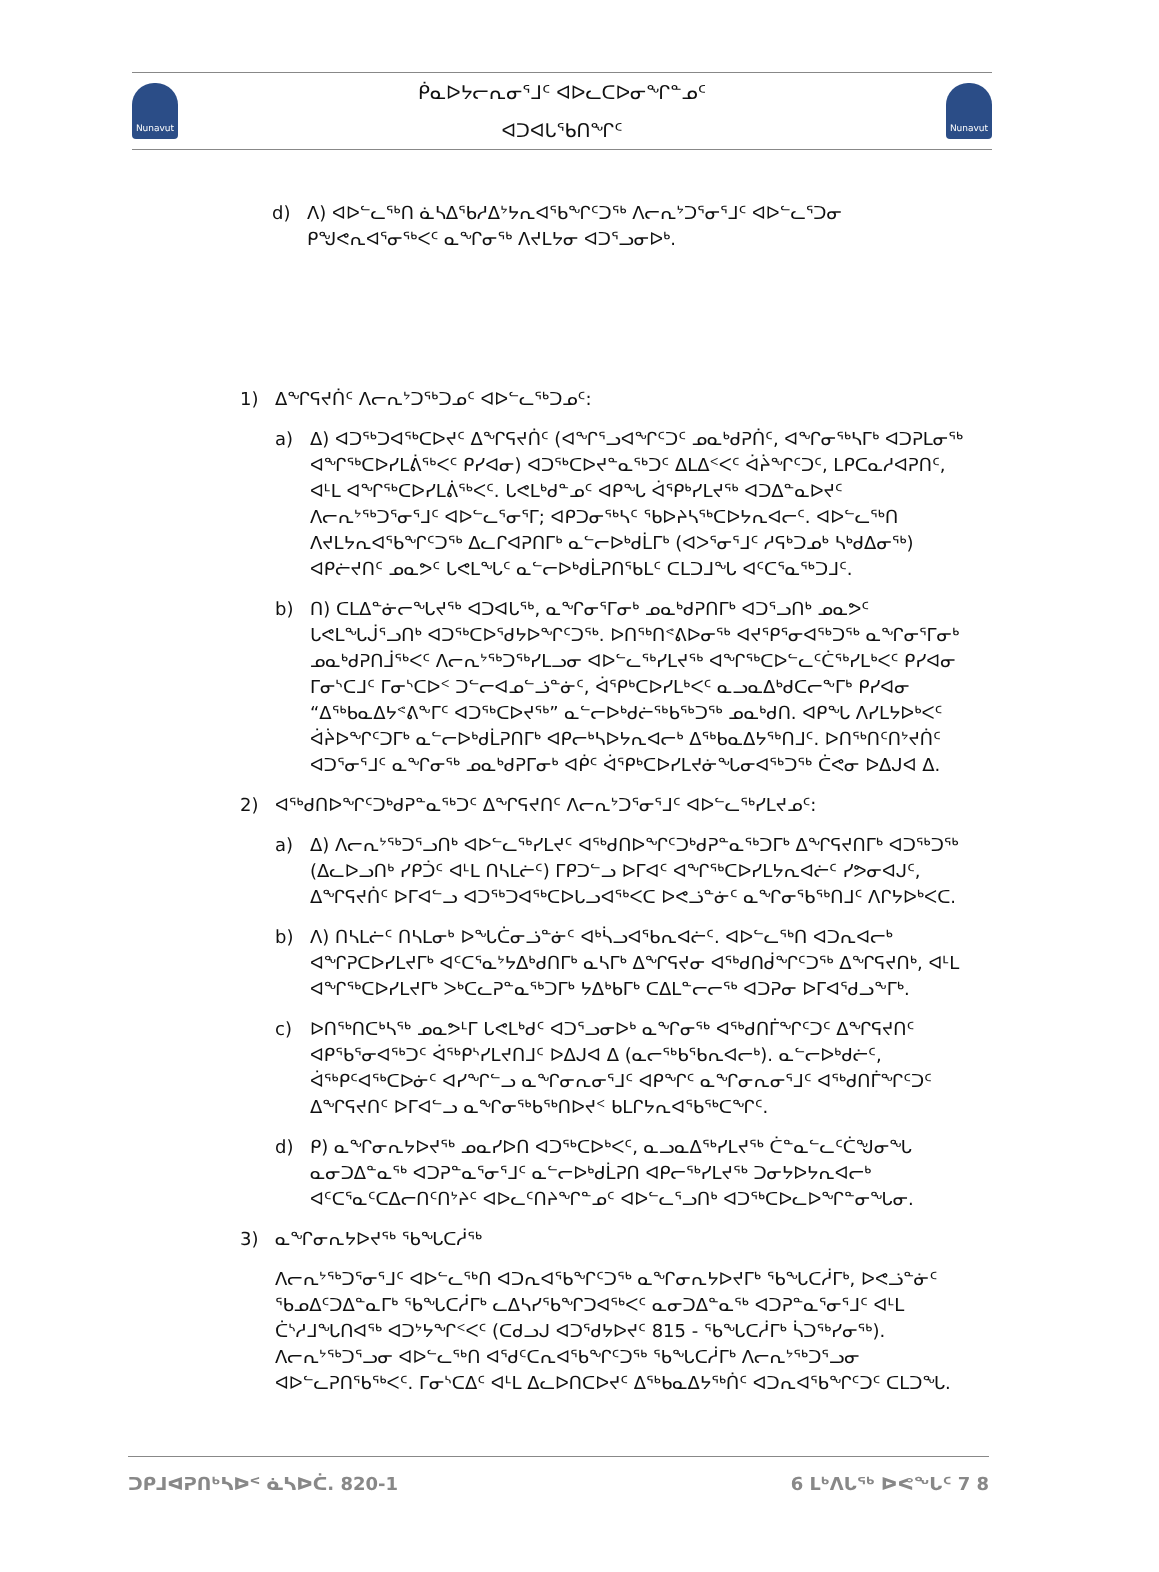Nunavut
ᑮᓇᐅᔭᓕᕆᓂᕐᒧᑦ ᐊᐅᓚᑕᐅᓂᖏᓐᓄᑦ
ᐊᑐᐊᒐᖃᑎᖏᑦ
Nunavut
d) ᐱ) ᐊᐅᓪᓚᖅᑎ ᓈᓴᐃᖃᓱᐃᔾᔭᕆᐊᖃᖏᑦᑐᖅ ᐱᓕᕆᔾᑐᕐᓂᕐᒧᑦ ᐊᐅᓪᓚᕐᑐᓂ ᑭᖑᕙᕆᐊᕐᓂᖅᐸᑦ ᓇᖏᓂᖅ ᐱᔪᒪᔭᓂ ᐊᑐᕐᓗᓂᐅᒃ.
1) ᐃᖏᕋᔪᑏᑦ ᐱᓕᕆᔾᑐᖅᑐᓄᑦ ᐊᐅᓪᓚᖅᑐᓄᑦ:
a) ᐃ) ᐊᑐᖅᑐᐊᖅᑕᐅᔪᑦ ᐃᖏᕋᔪᑏᑦ (ᐊᖏᕐᓗᐊᖏᑦᑐᑦ ᓄᓇᒃᑯᕈᑏᑦ, ᐊᖏᓂᖅᓴᒥᒃ ᐊᑐᕈᒪᓂᖅ ᐊᖏᖅᑕᐅᓯᒪᕖᖅᐸᑦ ᑭᓯᐊᓂ) ᐊᑐᖅᑕᐅᔪᓐᓇᖅᑐᑦ ᐃᒪᐃᑉᐸᑦ ᐋᔩᖏᑦᑐᑦ, ᒪᑭᑕᓇᓱᐊᕈᑎᑦ, ᐊᒻᒪ ᐊᖏᖅᑕᐅᓯᒪᕖᖅᐸᑦ. ᒐᕙᒪᒃᑯᓐᓄᑦ ᐊᑭᖓ ᐋᕿᒃᓯᒪᔪᖅ ᐊᑐᐃᓐᓇᐅᔪᑦ ᐱᓕᕆᔾᖅᑐᕐᓂᕐᒧᑦ ᐊᐅᓪᓚᕐᓂᕐᒥ; ᐊᑭᑐᓂᖅᓴᑦ ᖃᐅᔨᓴᖅᑕᐅᔭᕆᐊᓕᑦ. ᐊᐅᓪᓚᖅᑎ ᐱᔪᒪᔭᕆᐊᖃᖏᑦᑐᖅ ᐃᓚᒋᐊᕈᑎᒥᒃ ᓇᓪᓕᐅᒃᑯᒫᒥᒃ (ᐊᐳᕐᓂᕐᒧᑦ ᓱᕋᒃᑐᓄᒃ ᓴᒃᑯᐃᓂᖅ) ᐊᑭᓖᔪᑎᑦ ᓄᓇᕗᑦ ᒐᕙᒪᖓᑦ ᓇᓪᓕᐅᒃᑯᒫᕈᑎᖃᒪᑦ ᑕᒪᑐᒧᖓ ᐊᑦᑕᕐᓇᖅᑐᒧᑦ.
b) ᑎ) ᑕᒪᐃᓐᓃᓕᖓᔪᖅ ᐊᑐᐊᒐᖅ, ᓇᖏᓂᕐᒥᓂᒃ ᓄᓇᒃᑯᕈᑎᒥᒃ ᐊᑐᕐᓗᑎᒃ ᓄᓇᕗᑦ ᒐᕙᒪᖓᒎᕐᓗᑎᒃ ᐊᑐᖅᑕᐅᕐᑯᔭᐅᖏᑦᑐᖅ. ᐅᑎᖅᑎᕝᕕᐅᓂᖅ ᐊᔪᕿᕐᓂᐊᖅᑐᖅ ᓇᖏᓂᕐᒥᓂᒃ ᓄᓇᒃᑯᕈᑎᒨᖅᐸᑦ ᐱᓕᕆᔾᖅᑐᖅᓯᒪᓗᓂ ᐊᐅᓪᓚᖅᓯᒪᔪᖅ ᐊᖏᖅᑕᐅᓪᓚᑦᑖᖅᓯᒪᒃᐸᑦ ᑭᓯᐊᓂ ᒥᓂᔅᑕᒧᑦ ᒥᓂᔅᑕᐅᑉ ᑐᓪᓕᐊᓄᓪᓘᓐᓃᑦ, ᐋᕿᒃᑕᐅᓯᒪᒃᐸᑦ ᓇᓗᓇᐃᒃᑯᑕᓕᖕᒥᒃ ᑭᓯᐊᓂ “ᐃᖅᑲᓇᐃᔭᕝᕕᖕᒥᑦ ᐊᑐᖅᑕᐅᔪᖅ” ᓇᓪᓕᐅᒃᑯᓖᖅᑲᖅᑐᖅ ᓄᓇᒃᑯᑎ. ᐊᑭᖓ ᐱᓯᒪᔭᐅᒃᐸᑦ ᐋᔩᐅᖏᑦᑐᒥᒃ ᓇᓪᓕᐅᒃᑯᒫᕈᑎᒥᒃ ᐊᑭᓕᒃᓴᐅᔭᕆᐊᓕᒃ ᐃᖅᑲᓇᐃᔭᖅᑎᒧᑦ. ᐅᑎᖅᑎᑦᑎᔾᔪᑏᑦ ᐊᑐᕐᓂᕐᒧᑦ ᓇᖏᓂᖅ ᓄᓇᒃᑯᕈᒥᓂᒃ ᐊᑮᑦ ᐋᕿᒃᑕᐅᓯᒪᔪᓃᖓᓂᐊᖅᑐᖅ ᑖᕙᓂ ᐅᐃᒍᐊ ᐃ.
2) ᐊᖅᑯᑎᐅᖏᑦᑐᒃᑯᕈᓐᓇᖅᑐᑦ ᐃᖏᕋᔪᑎᑦ ᐱᓕᕆᔾᑐᕐᓂᕐᒧᑦ ᐊᐅᓪᓚᖅᓯᒪᔪᓄᑦ:
a) ᐃ) ᐱᓕᕆᔾᖅᑐᕐᓗᑎᒃ ᐊᐅᓪᓚᖅᓯᒪᔪᑦ ᐊᖅᑯᑎᐅᖏᑦᑐᒃᑯᕈᓐᓇᖅᑐᒥᒃ ᐃᖏᕋᔪᑎᒥᒃ ᐊᑐᖅᑐᖅ (ᐃᓚᐅᓗᑎᒃ ᓯᑭᑑᑦ ᐊᒻᒪ ᑎᓴᒪᓖᑦ) ᒥᑭᑐᓪᓗ ᐅᒥᐊᑦ ᐊᖏᖅᑕᐅᓯᒪᔭᕆᐊᓖᑦ ᓯᕗᓂᐊᒍᑦ, ᐃᖏᕋᔪᑏᑦ ᐅᒥᐊᓪᓗ ᐊᑐᖅᑐᐊᖅᑕᐅᒐᓗᐊᖅᐸᑕ ᐅᕙᓘᓐᓃᑦ ᓇᖏᓂᖃᖅᑎᒧᑦ ᐱᒋᔭᐅᒃᐸᑕ.
b) ᐱ) ᑎᓴᒪᓖᑦ ᑎᓴᒪᓂᒃ ᐅᖓᑖᓂᓘᓐᓃᑦ ᐊᒃᓵᓗᐊᖃᕆᐊᓖᑦ. ᐊᐅᓪᓚᖅᑎ ᐊᑐᕆᐊᓕᒃ ᐊᖏᕈᑕᐅᓯᒪᔪᒥᒃ ᐊᑦᑕᕐᓇᔾᔭᐃᒃᑯᑎᒥᒃ ᓇᓴᒥᒃ ᐃᖏᕋᔪᓂ ᐊᖅᑯᑎᑰᖏᑦᑐᖅ ᐃᖏᕋᔪᑎᒃ, ᐊᒻᒪ ᐊᖏᖅᑕᐅᓯᒪᔪᒥᒃ ᐳᒃᑕᓚᕈᓐᓇᖅᑐᒥᒃ ᔭᐃᒃᑲᒥᒃ ᑕᐃᒪᓐᓕᓕᖅ ᐊᑐᕈᓂ ᐅᒥᐊᖁᓗᖕᒥᒃ.
c) ᐅᑎᖅᑎᑕᒃᓴᖅ ᓄᓇᕗᒻᒥ ᒐᕙᒪᒃᑯᑦ ᐊᑐᕐᓗᓂᐅᒃ ᓇᖏᓂᖅ ᐊᖅᑯᑎᒦᖏᑦᑐᑦ ᐃᖏᕋᔪᑎᑦ ᐊᑭᖃᕐᓂᐊᖅᑐᑦ ᐋᖅᑭᔅᓯᒪᔪᑎᒧᑦ ᐅᐃᒍᐊ ᐃ (ᓇᓕᖅᑲᖃᕆᐊᓕᒃ). ᓇᓪᓕᐅᒃᑯᓖᑦ, ᐋᖅᑭᑦᐊᖅᑕᐅᓃᑦ ᐊᓯᖏᓪᓗ ᓇᖏᓂᕆᓂᕐᒧᑦ ᐊᑭᖏᑦ ᓇᖏᓂᕆᓂᕐᒧᑦ ᐊᖅᑯᑎᒦᖏᑦᑐᑦ ᐃᖏᕋᔪᑎᑦ ᐅᒥᐊᓪᓗ ᓇᖏᓂᖅᑲᖅᑎᐅᔪᑉ ᑲᒪᒋᔭᕆᐊᖃᖅᑕᖏᑦ.
d) ᑭ) ᓇᖏᓂᕆᔭᐅᔪᖅ ᓄᓇᓯᐅᑎ ᐊᑐᖅᑕᐅᒃᐸᑦ, ᓇᓗᓇᐃᖅᓯᒪᔪᖅ ᑖᓐᓇᓪᓚᑦᑖᖑᓂᖓ ᓇᓂᑐᐃᓐᓇᖅ ᐊᑐᕈᓐᓇᕐᓂᕐᒧᑦ ᓇᓪᓕᐅᒃᑯᒫᕈᑎ ᐊᑭᓕᖅᓯᒪᔪᖅ ᑐᓂᔭᐅᔭᕆᐊᓕᒃ ᐊᑦᑕᕐᓇᑦᑕᐃᓕᑎᑦᑎᔾᔨᑦ ᐊᐅᓚᑦᑎᔨᖏᓐᓄᑦ ᐊᐅᓪᓚᕐᓗᑎᒃ ᐊᑐᖅᑕᐅᓚᐅᖏᓐᓂᖓᓂ.
3) ᓇᖏᓂᕆᔭᐅᔪᖅ ᖃᖓᑕᓲᖅ
ᐱᓕᕆᔾᖅᑐᕐᓂᕐᒧᑦ ᐊᐅᓪᓚᖅᑎ ᐊᑐᕆᐊᖃᖏᑦᑐᖅ ᓇᖏᓂᕆᔭᐅᔪᒥᒃ ᖃᖓᑕᓲᒥᒃ, ᐅᕙᓘᓐᓃᑦ ᖃᓄᐃᑦᑐᐃᓐᓇᒥᒃ ᖃᖓᑕᓲᒥᒃ ᓚᐃᓴᓯᖃᖏᑐᐊᖅᐸᑦ ᓇᓂᑐᐃᓐᓇᖅ ᐊᑐᕈᓐᓇᕐᓂᕐᒧᑦ ᐊᒻᒪ ᑖᔅᓱᒧᖓᑎᐊᖅ ᐊᑐᔾᔭᖏᑉᐸᑦ (ᑕᑯᓗᒍ ᐊᑐᕐᑯᔭᐅᔪᑦ 815 - ᖃᖓᑕᓲᒥᒃ ᓵᑐᖅᓯᓂᖅ). ᐱᓕᕆᔾᖅᑐᕐᓗᓂ ᐊᐅᓪᓚᖅᑎ ᐊᖁᑦᑕᕆᐊᖃᖏᑦᑐᖅ ᖃᖓᑕᓲᒥᒃ ᐱᓕᕆᔾᖅᑐᕐᓗᓂ ᐊᐅᓪᓚᕈᑎᖃᖅᐸᑦ. ᒥᓂᔅᑕᐃᑦ ᐊᒻᒪ ᐃᓚᐅᑎᑕᐅᔪᑦ ᐃᖅᑲᓇᐃᔭᖅᑏᑦ ᐊᑐᕆᐊᖃᖏᑦᑐᑦ ᑕᒪᑐᖓ.
ᑐᑭᒧᐊᕈᑎᒃᓴᐅᑉ ᓈᓴᐅᑖ. 820-1 6 ᒪᒃᐱᒐᖅ ᐅᕙᖓᑦ 7 8